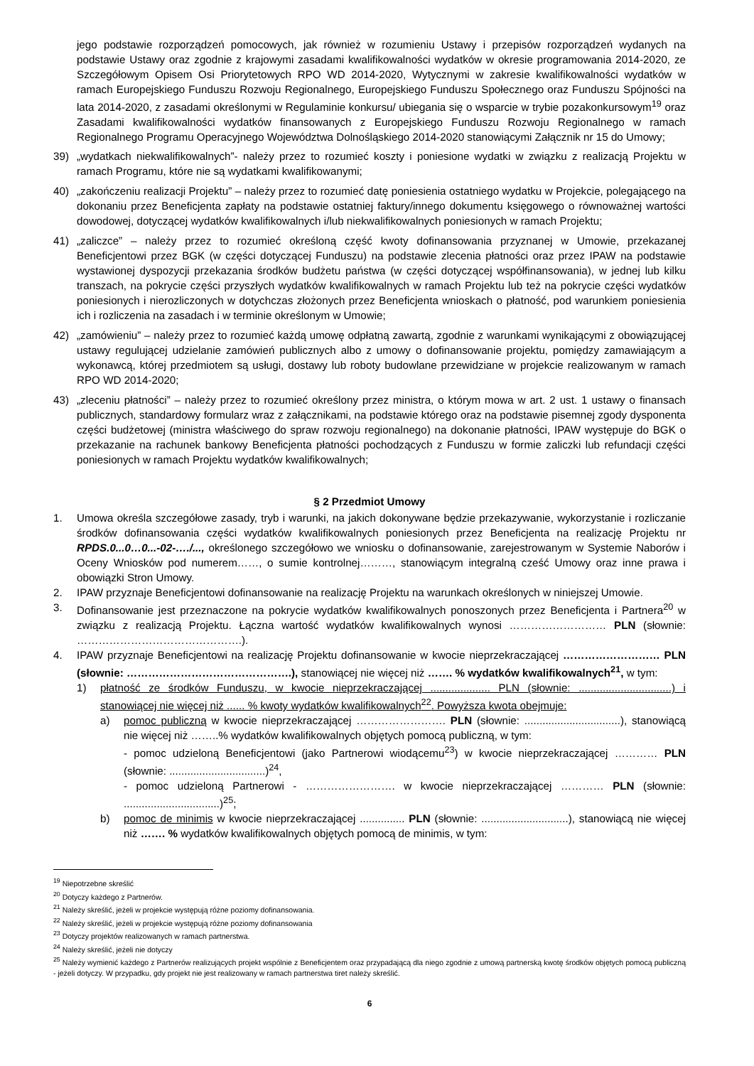jego podstawie rozporządzeń pomocowych, jak również w rozumieniu Ustawy i przepisów rozporządzeń wydanych na podstawie Ustawy oraz zgodnie z krajowymi zasadami kwalifikowalności wydatków w okresie programowania 2014-2020, ze Szczegółowym Opisem Osi Priorytetowych RPO WD 2014-2020, Wytycznymi w zakresie kwalifikowalności wydatków w ramach Europejskiego Funduszu Rozwoju Regionalnego, Europejskiego Funduszu Społecznego oraz Funduszu Spójności na lata 2014-2020, z zasadami określonymi w Regulaminie konkursu/ ubiegania się o wsparcie w trybie pozakonkursowym<sup>19</sup> oraz Zasadami kwalifikowalności wydatków finansowanych z Europejskiego Funduszu Rozwoju Regionalnego w ramach Regionalnego Programu Operacyjnego Województwa Dolnośląskiego 2014-2020 stanowiącymi Załącznik nr 15 do Umowy;
39) „wydatkach niekwalifikowalnych”- należy przez to rozumieć koszty i poniesione wydatki w związku z realizacją Projektu w ramach Programu, które nie są wydatkami kwalifikowanymi;
40) „zakończeniu realizacji Projektu” – należy przez to rozumieć datę poniesienia ostatniego wydatku w Projekcie, polegającego na dokonaniu przez Beneficjenta zapłaty na podstawie ostatniej faktury/innego dokumentu księgowego o równoważnej wartości dowodowej, dotyczącej wydatków kwalifikowalnych i/lub niekwalifikowalnych poniesionych w ramach Projektu;
41) „zaliczce” – należy przez to rozumieć określoną część kwoty dofinansowania przyznanej w Umowie, przekazanej Beneficjentowi przez BGK (w części dotyczącej Funduszu) na podstawie zlecenia płatności oraz przez IPAW na podstawie wystawionej dyspozycji przekazania środków budżetu państwa (w części dotyczącej współfinansowania), w jednej lub kilku transzach, na pokrycie części przyszłych wydatków kwalifikowalnych w ramach Projektu lub też na pokrycie części wydatków poniesionych i nierozliczonych w dotychczas złożonych przez Beneficjenta wnioskach o płatność, pod warunkiem poniesienia ich i rozliczenia na zasadach i w terminie określonym w Umowie;
42) „zamówieniu” – należy przez to rozumieć każdą umowę odpłatną zawartą, zgodnie z warunkami wynikającymi z obowiązującej ustawy regulującej udzielanie zamówień publicznych albo z umowy o dofinansowanie projektu, pomiędzy zamawiającym a wykonawcą, której przedmiotem są usługi, dostawy lub roboty budowlane przewidziane w projekcie realizowanym w ramach RPO WD 2014-2020;
43) „zleceniu płatności” – należy przez to rozumieć określony przez ministra, o którym mowa w art. 2 ust. 1 ustawy o finansach publicznych, standardowy formularz wraz z załącznikami, na podstawie którego oraz na podstawie pisemnej zgody dysponenta części budżetowej (ministra właściwego do spraw rozwoju regionalnego) na dokonanie płatności, IPAW występuje do BGK o przekazanie na rachunek bankowy Beneficjenta płatności pochodzących z Funduszu w formie zaliczki lub refundacji części poniesionych w ramach Projektu wydatków kwalifikowalnych;
§ 2 Przedmiot Umowy
1. Umowa określa szczegółowe zasady, tryb i warunki, na jakich dokonywane będzie przekazywanie, wykorzystanie i rozliczanie środków dofinansowania części wydatków kwalifikowalnych poniesionych przez Beneficjenta na realizację Projektu nr RPDS.0...0…0...-02-…./..., określonego szczegółowo we wniosku o dofinansowanie, zarejestrowanym w Systemie Naborów i Oceny Wniosków pod numerem……, o sumie kontrolnej………, stanowiącym integralną cześć Umowy oraz inne prawa i obowiązki Stron Umowy.
2. IPAW przyznaje Beneficjentowi dofinansowanie na realizację Projektu na warunkach określonych w niniejszej Umowie.
3. Dofinansowanie jest przeznaczone na pokrycie wydatków kwalifikowalnych ponoszonych przez Beneficjenta i Partnera<sup>20</sup> w związku z realizacją Projektu. Łączna wartość wydatków kwalifikowalnych wynosi ……………………… PLN (słownie: ……………………………………….).
4. IPAW przyznaje Beneficjentowi na realizację Projektu dofinansowanie w kwocie nieprzekraczającej ……………………… PLN (słownie: ……………………………………….), stanowiącej nie więcej niż ……. % wydatków kwalifikowalnych<sup>21</sup>, w tym:
1) płatność ze środków Funduszu, w kwocie nieprzekraczającej .................... PLN (słownie: ...............................) i stanowiącej nie więcej niż ...... % kwoty wydatków kwalifikowalnych<sup>22</sup>. Powyższa kwota obejmuje:
a) pomoc publiczną w kwocie nieprzekraczającej ……………………. PLN (słownie: ................................), stanowiącą nie więcej niż ……..% wydatków kwalifikowalnych objętych pomocą publiczną, w tym:
- pomoc udzieloną Beneficjentowi (jako Partnerowi wiodącemu<sup>23</sup>) w kwocie nieprzekraczającej ………… PLN (słownie: ................................)<sup>24</sup>,
- pomoc udzieloną Partnerowi - ……………………. w kwocie nieprzekraczającej ………… PLN (słownie: ................................)<sup>25</sup>;
b) pomoc de minimis w kwocie nieprzekraczającej ............... PLN (słownie: .............................), stanowiącą nie więcej niż ……. % wydatków kwalifikowalnych objętych pomocą de minimis, w tym:
<sup>19</sup> Niepotrzebne skreślić
<sup>20</sup> Dotyczy każdego z Partnerów.
<sup>21</sup> Należy skreślić, jeżeli w projekcie występują różne poziomy dofinansowania.
<sup>22</sup> Należy skreślić, jeżeli w projekcie występują różne poziomy dofinansowania
<sup>23</sup> Dotyczy projektów realizowanych w ramach partnerstwa.
<sup>24</sup> Należy skreślić, jeżeli nie dotyczy
<sup>25</sup> Należy wymienić każdego z Partnerów realizujących projekt wspólnie z Beneficjentem oraz przypadającą dla niego zgodnie z umową partnerską kwotę środków objętych pomocą publiczną - jeżeli dotyczy. W przypadku, gdy projekt nie jest realizowany w ramach partnerstwa tiret należy skreślić.
6